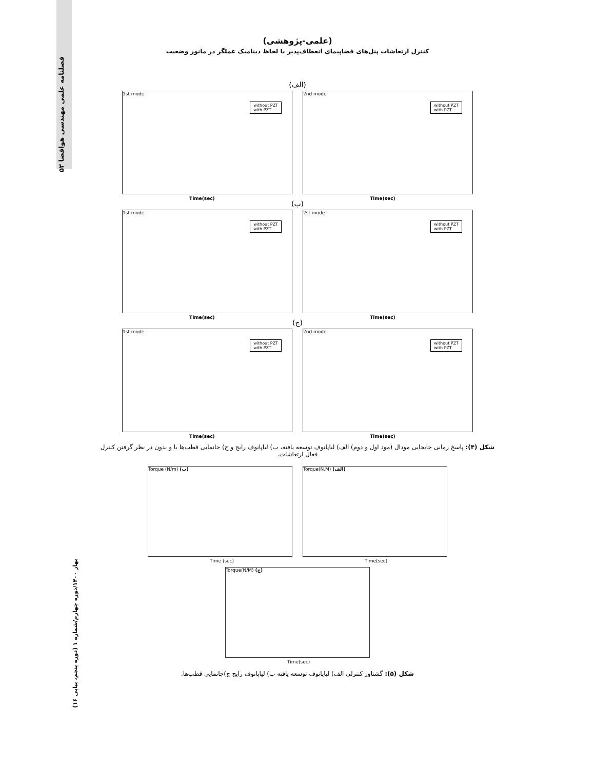فصلنامه علمی مهندسی هوافضا ۵۳
بهار ۱۴۰۰/دوره چهارم/شماره ۱ (دوره پنجم، پیاپی ۱۶)
(علمی-پژوهشی)
کنترل ارتعاشات پنل‌های فضاپیمای انعطاف‌پذیر با لحاظ دینامیک عملگر در مانور وضعیت
(الف)
1st mode
Time(sec)
without PZT
with PZT
2nd mode
Time(sec)
without PZT
with PZT
(ب)
1st mode
Time(sec)
without PZT
with PZT
2st mode
Time(sec)
without PZT
with PZT
(ج)
1st mode
Time(sec)
without PZT
with PZT
2nd mode
Time(sec)
without PZT
with PZT
شکل (۴): پاسخ زمانی جابجایی مودال (مود اول و دوم) الف) لیاپانوف توسعه یافته، ب) لیاپانوف رایج و ج) جانمایی قطب‌ها با و بدون در نظر گرفتن کنترل فعال ارتعاشات.
Torque (N/m) (ب)
Time (sec)
Torque(N.M) (الف)
Time(sec)
Torque(N/M) (ج)
Time(sec)
شکل (۵): گشتاور کنترلی الف) لیاپانوف توسعه یافته ب) لیاپانوف رایج ج)جانمایی قطب‌ها.